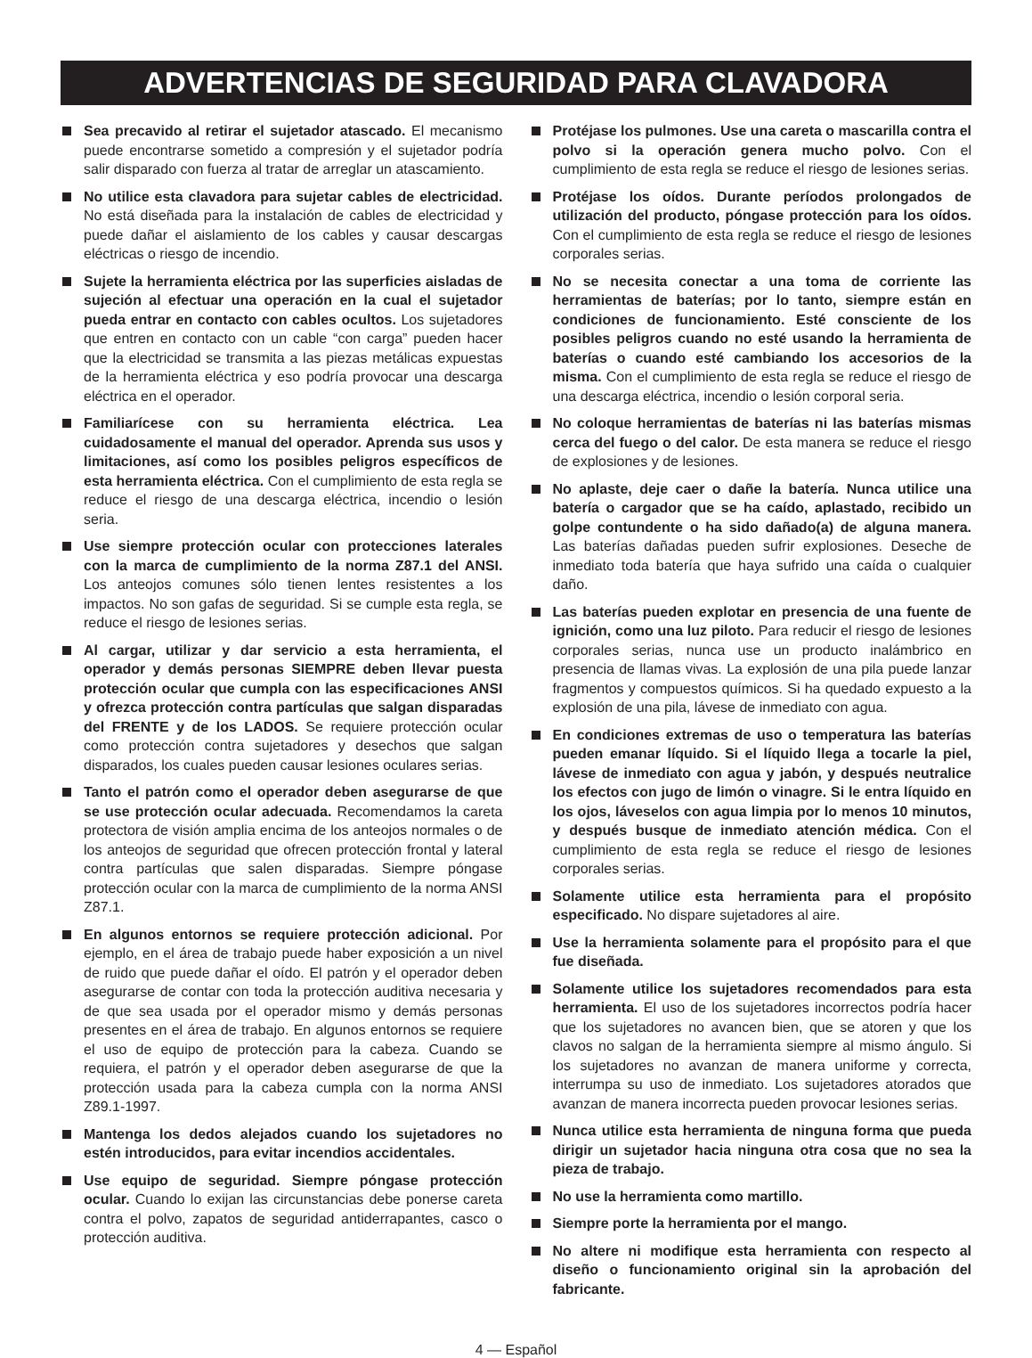ADVERTENCIAS DE SEGURIDAD PARA CLAVADORA
Sea precavido al retirar el sujetador atascado. El mecanismo puede encontrarse sometido a compresión y el sujetador podría salir disparado con fuerza al tratar de arreglar un atascamiento.
No utilice esta clavadora para sujetar cables de electricidad. No está diseñada para la instalación de cables de electricidad y puede dañar el aislamiento de los cables y causar descargas eléctricas o riesgo de incendio.
Sujete la herramienta eléctrica por las superficies aisladas de sujeción al efectuar una operación en la cual el sujetador pueda entrar en contacto con cables ocultos. Los sujetadores que entren en contacto con un cable “con carga” pueden hacer que la electricidad se transmita a las piezas metálicas expuestas de la herramienta eléctrica y eso podría provocar una descarga eléctrica en el operador.
Familiarícese con su herramienta eléctrica. Lea cuidadosamente el manual del operador. Aprenda sus usos y limitaciones, así como los posibles peligros específicos de esta herramienta eléctrica. Con el cumplimiento de esta regla se reduce el riesgo de una descarga eléctrica, incendio o lesión seria.
Use siempre protección ocular con protecciones laterales con la marca de cumplimiento de la norma Z87.1 del ANSI. Los anteojos comunes sólo tienen lentes resistentes a los impactos. No son gafas de seguridad. Si se cumple esta regla, se reduce el riesgo de lesiones serias.
Al cargar, utilizar y dar servicio a esta herramienta, el operador y demás personas SIEMPRE deben llevar puesta protección ocular que cumpla con las especificaciones ANSI y ofrezca protección contra partículas que salgan disparadas del FRENTE y de los LADOS. Se requiere protección ocular como protección contra sujetadores y desechos que salgan disparados, los cuales pueden causar lesiones oculares serias.
Tanto el patrón como el operador deben asegurarse de que se use protección ocular adecuada. Recomendamos la careta protectora de visión amplia encima de los anteojos normales o de los anteojos de seguridad que ofrecen protección frontal y lateral contra partículas que salen disparadas. Siempre póngase protección ocular con la marca de cumplimiento de la norma ANSI Z87.1.
En algunos entornos se requiere protección adicional. Por ejemplo, en el área de trabajo puede haber exposición a un nivel de ruido que puede dañar el oído. El patrón y el operador deben asegurarse de contar con toda la protección auditiva necesaria y de que sea usada por el operador mismo y demás personas presentes en el área de trabajo. En algunos entornos se requiere el uso de equipo de protección para la cabeza. Cuando se requiera, el patrón y el operador deben asegurarse de que la protección usada para la cabeza cumpla con la norma ANSI Z89.1-1997.
Mantenga los dedos alejados cuando los sujetadores no estén introducidos, para evitar incendios accidentales.
Use equipo de seguridad. Siempre póngase protección ocular. Cuando lo exijan las circunstancias debe ponerse careta contra el polvo, zapatos de seguridad antiderrapantes, casco o protección auditiva.
Protéjase los pulmones. Use una careta o mascarilla contra el polvo si la operación genera mucho polvo. Con el cumplimiento de esta regla se reduce el riesgo de lesiones serias.
Protéjase los oídos. Durante períodos prolongados de utilización del producto, póngase protección para los oídos. Con el cumplimiento de esta regla se reduce el riesgo de lesiones corporales serias.
No se necesita conectar a una toma de corriente las herramientas de baterías; por lo tanto, siempre están en condiciones de funcionamiento. Esté consciente de los posibles peligros cuando no esté usando la herramienta de baterías o cuando esté cambiando los accesorios de la misma. Con el cumplimiento de esta regla se reduce el riesgo de una descarga eléctrica, incendio o lesión corporal seria.
No coloque herramientas de baterías ni las baterías mismas cerca del fuego o del calor. De esta manera se reduce el riesgo de explosiones y de lesiones.
No aplaste, deje caer o dañe la batería. Nunca utilice una batería o cargador que se ha caído, aplastado, recibido un golpe contundente o ha sido dañado(a) de alguna manera. Las baterías dañadas pueden sufrir explosiones. Deseche de inmediato toda batería que haya sufrido una caída o cualquier daño.
Las baterías pueden explotar en presencia de una fuente de ignición, como una luz piloto. Para reducir el riesgo de lesiones corporales serias, nunca use un producto inalámbrico en presencia de llamas vivas. La explosión de una pila puede lanzar fragmentos y compuestos químicos. Si ha quedado expuesto a la explosión de una pila, lávese de inmediato con agua.
En condiciones extremas de uso o temperatura las baterías pueden emanar líquido. Si el líquido llega a tocarle la piel, lávese de inmediato con agua y jabón, y después neutralice los efectos con jugo de limón o vinagre. Si le entra líquido en los ojos, láveselos con agua limpia por lo menos 10 minutos, y después busque de inmediato atención médica. Con el cumplimiento de esta regla se reduce el riesgo de lesiones corporales serias.
Solamente utilice esta herramienta para el propósito especificado. No dispare sujetadores al aire.
Use la herramienta solamente para el propósito para el que fue diseñada.
Solamente utilice los sujetadores recomendados para esta herramienta. El uso de los sujetadores incorrectos podría hacer que los sujetadores no avancen bien, que se atoren y que los clavos no salgan de la herramienta siempre al mismo ángulo. Si los sujetadores no avanzan de manera uniforme y correcta, interrumpa su uso de inmediato. Los sujetadores atorados que avanzan de manera incorrecta pueden provocar lesiones serias.
Nunca utilice esta herramienta de ninguna forma que pueda dirigir un sujetador hacia ninguna otra cosa que no sea la pieza de trabajo.
No use la herramienta como martillo.
Siempre porte la herramienta por el mango.
No altere ni modifique esta herramienta con respecto al diseño o funcionamiento original sin la aprobación del fabricante.
4 — Español